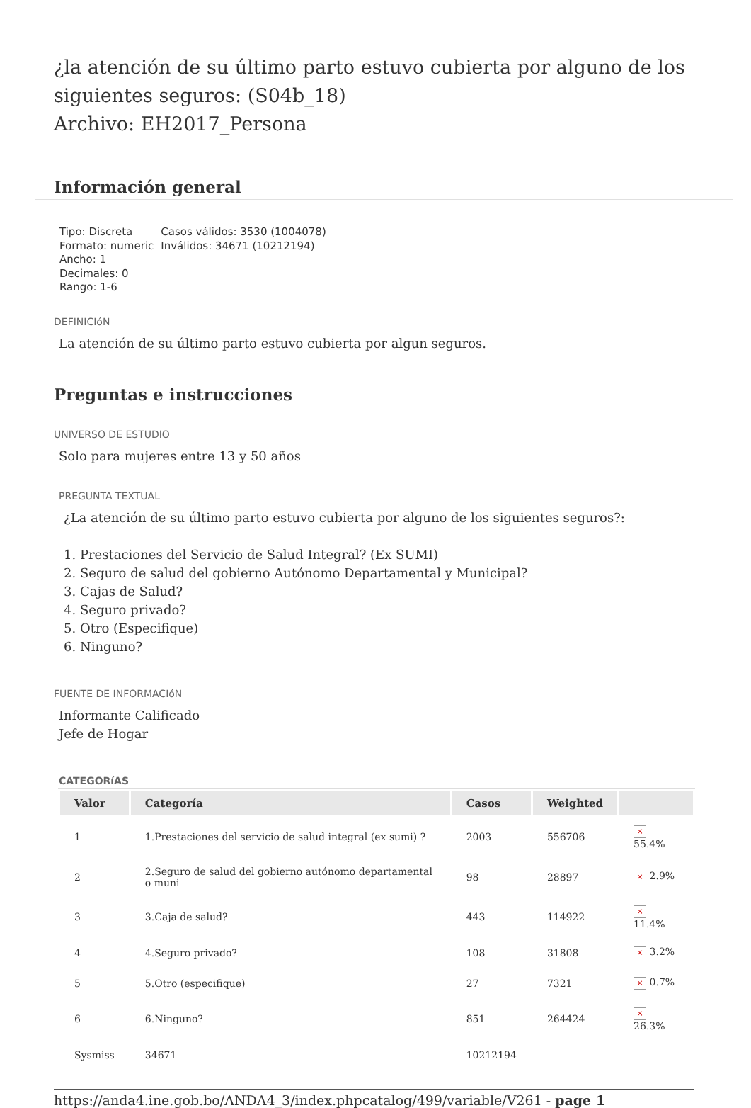¿la atención de su último parto estuvo cubierta por alguno de los siguientes seguros: (S04b_18)
Archivo: EH2017_Persona
Información general
Tipo: Discreta
Formato: numeric
Ancho: 1
Decimales: 0
Rango: 1-6
Casos válidos: 3530 (1004078)
Inválidos: 34671 (10212194)
DEFINICIóN
La atención de su último parto estuvo cubierta por algun seguros.
Preguntas e instrucciones
UNIVERSO DE ESTUDIO
Solo para mujeres entre 13 y 50 años
PREGUNTA TEXTUAL
¿La atención de su último parto estuvo cubierta por alguno de los siguientes seguros?:
1. Prestaciones del Servicio de Salud Integral? (Ex SUMI)
2. Seguro de salud del gobierno Autónomo Departamental y Municipal?
3. Cajas de Salud?
4. Seguro privado?
5. Otro (Especifique)
6. Ninguno?
FUENTE DE INFORMACIóN
Informante Calificado
Jefe de Hogar
CATEGORíAS
| Valor | Categoría | Casos | Weighted | |
| --- | --- | --- | --- | --- |
| 1 | 1.Prestaciones del servicio de salud integral (ex sumi) ? | 2003 | 556706 | × 55.4% |
| 2 | 2.Seguro de salud del gobierno autónomo departamental o muni | 98 | 28897 | × 2.9% |
| 3 | 3.Caja de salud? | 443 | 114922 | × 11.4% |
| 4 | 4.Seguro privado? | 108 | 31808 | × 3.2% |
| 5 | 5.Otro (especifique) | 27 | 7321 | × 0.7% |
| 6 | 6.Ninguno? | 851 | 264424 | × 26.3% |
| Sysmiss | 34671 | 10212194 | | |
https://anda4.ine.gob.bo/ANDA4_3/index.phpcatalog/499/variable/V261 - page 1